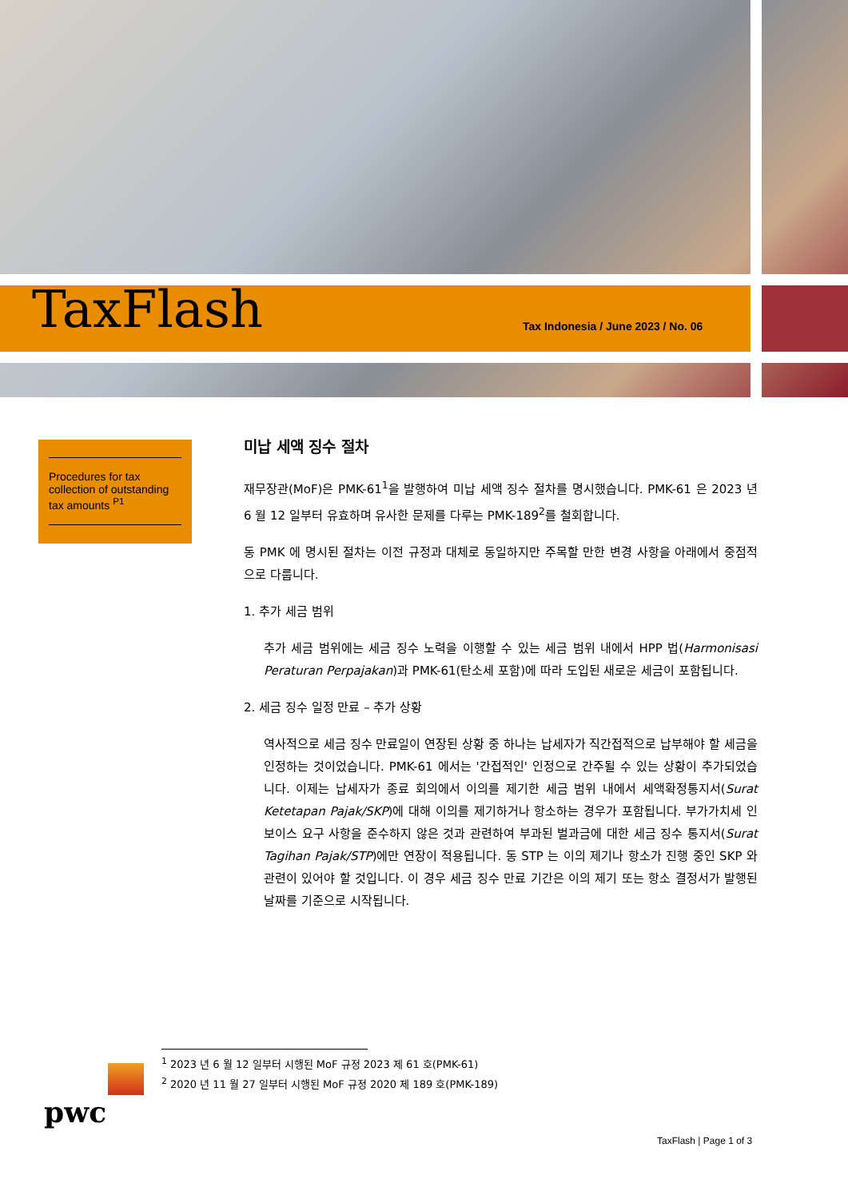TaxFlash
Tax Indonesia / June 2023 / No. 06
Procedures for tax collection of outstanding tax amounts <sup>P1</sup>
미납 세액 징수 절차
재무장관(MoF)은 PMK-61<sup>1</sup>을 발행하여 미납 세액 징수 절차를 명시했습니다. PMK-61 은 2023 년 6 월 12 일부터 유효하며 유사한 문제를 다루는 PMK-189<sup>2</sup>를 철회합니다.
동 PMK 에 명시된 절차는 이전 규정과 대체로 동일하지만 주목할 만한 변경 사항을 아래에서 중점적으로 다룹니다.
1. 추가 세금 범위
추가 세금 범위에는 세금 징수 노력을 이행할 수 있는 세금 범위 내에서 HPP 법(Harmonisasi Peraturan Perpajakan)과 PMK-61(탄소세 포함)에 따라 도입된 새로운 세금이 포함됩니다.
2. 세금 징수 일정 만료 – 추가 상황
역사적으로 세금 징수 만료일이 연장된 상황 중 하나는 납세자가 직간접적으로 납부해야 할 세금을 인정하는 것이었습니다. PMK-61 에서는 '간접적인' 인정으로 간주될 수 있는 상황이 추가되었습니다. 이제는 납세자가 종료 회의에서 이의를 제기한 세금 범위 내에서 세액확정통지서(Surat Ketetapan Pajak/SKP)에 대해 이의를 제기하거나 항소하는 경우가 포함됩니다. 부가가치세 인보이스 요구 사항을 준수하지 않은 것과 관련하여 부과된 벌과금에 대한 세금 징수 통지서(Surat Tagihan Pajak/STP)에만 연장이 적용됩니다. 동 STP 는 이의 제기나 항소가 진행 중인 SKP 와 관련이 있어야 할 것입니다. 이 경우 세금 징수 만료 기간은 이의 제기 또는 항소 결정서가 발행된 날짜를 기준으로 시작됩니다.
<sup>1</sup> 2023 년 6 월 12 일부터 시행된 MoF 규정 2023 제 61 호(PMK-61)
<sup>2</sup> 2020 년 11 월 27 일부터 시행된 MoF 규정 2020 제 189 호(PMK-189)
pwc
TaxFlash | Page 1 of 3